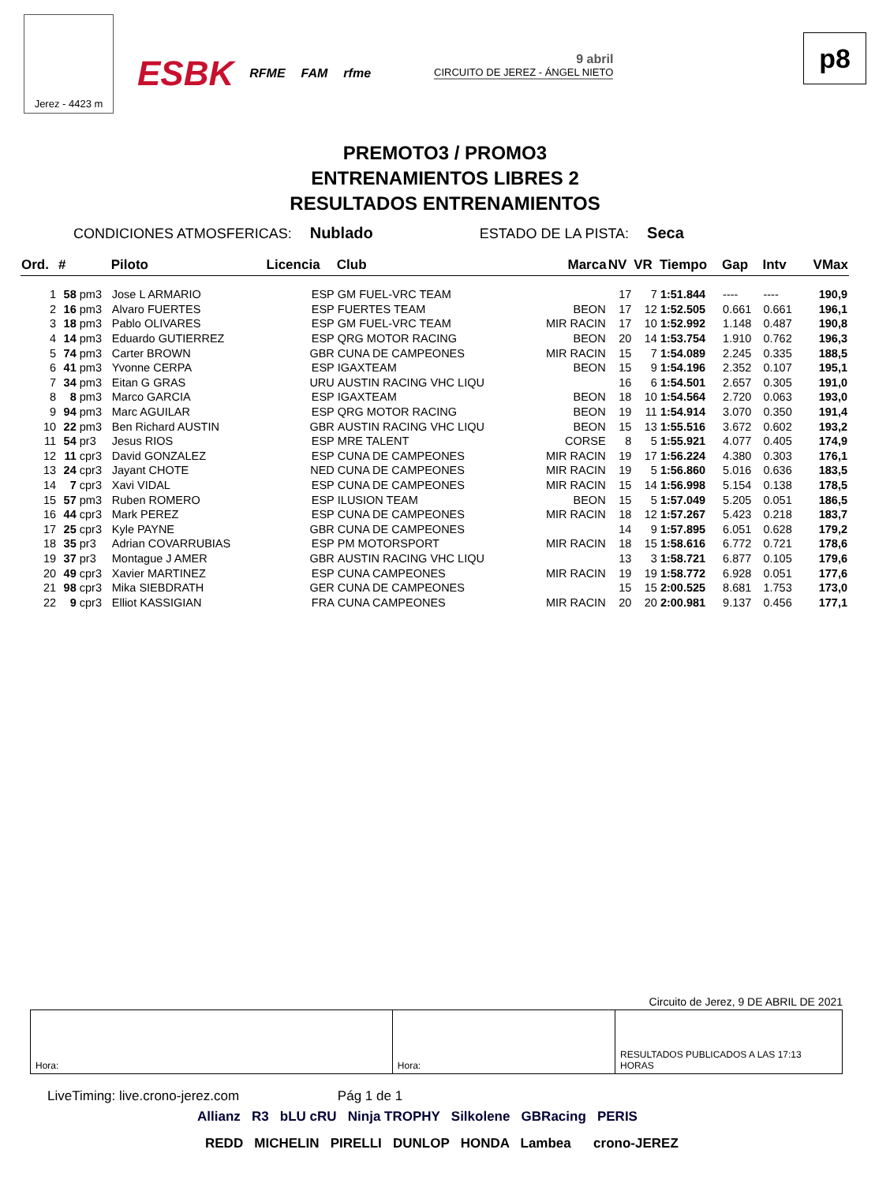Jerez - 4423 m
ESBK RFME FAM rfme 9 abril
CIRCUITO DE JEREZ - ÁNGEL NIETO
p8
PREMOTO3 / PROMO3
ENTRENAMIENTOS LIBRES 2
RESULTADOS ENTRENAMIENTOS
CONDICIONES ATMOSFERICAS: Nublado
ESTADO DE LA PISTA: Seca
| Ord. | # | | Piloto | Licencia | Club | Marca | NV | VR | Tiempo | Gap | Intv | VMax |
| --- | --- | --- | --- | --- | --- | --- | --- | --- | --- | --- | --- | --- |
| 1 | 58 | pm3 | Jose L ARMARIO | ESP | GM FUEL-VRC TEAM | | 17 | 7 | 1:51.844 | ---- | ---- | 190,9 |
| 2 | 16 | pm3 | Alvaro FUERTES | ESP | FUERTES TEAM | BEON | 17 | 12 | 1:52.505 | 0.661 | 0.661 | 196,1 |
| 3 | 18 | pm3 | Pablo OLIVARES | ESP | GM FUEL-VRC TEAM | MIR RACIN | 17 | 10 | 1:52.992 | 1.148 | 0.487 | 190,8 |
| 4 | 14 | pm3 | Eduardo GUTIERREZ | ESP | QRG MOTOR RACING | BEON | 20 | 14 | 1:53.754 | 1.910 | 0.762 | 196,3 |
| 5 | 74 | pm3 | Carter BROWN | GBR | CUNA DE CAMPEONES | MIR RACIN | 15 | 7 | 1:54.089 | 2.245 | 0.335 | 188,5 |
| 6 | 41 | pm3 | Yvonne CERPA | ESP | IGAXTEAM | BEON | 15 | 9 | 1:54.196 | 2.352 | 0.107 | 195,1 |
| 7 | 34 | pm3 | Eitan G GRAS | URU | AUSTIN RACING VHC LIQU | | 16 | 6 | 1:54.501 | 2.657 | 0.305 | 191,0 |
| 8 | 8 | pm3 | Marco GARCIA | ESP | IGAXTEAM | BEON | 18 | 10 | 1:54.564 | 2.720 | 0.063 | 193,0 |
| 9 | 94 | pm3 | Marc AGUILAR | ESP | QRG MOTOR RACING | BEON | 19 | 11 | 1:54.914 | 3.070 | 0.350 | 191,4 |
| 10 | 22 | pm3 | Ben Richard AUSTIN | GBR | AUSTIN RACING VHC LIQU | BEON | 15 | 13 | 1:55.516 | 3.672 | 0.602 | 193,2 |
| 11 | 54 | pr3 | Jesus RIOS | ESP | MRE TALENT | CORSE | 8 | 5 | 1:55.921 | 4.077 | 0.405 | 174,9 |
| 12 | 11 | cpr3 | David GONZALEZ | ESP | CUNA DE CAMPEONES | MIR RACIN | 19 | 17 | 1:56.224 | 4.380 | 0.303 | 176,1 |
| 13 | 24 | cpr3 | Jayant CHOTE | NED | CUNA DE CAMPEONES | MIR RACIN | 19 | 5 | 1:56.860 | 5.016 | 0.636 | 183,5 |
| 14 | 7 | cpr3 | Xavi VIDAL | ESP | CUNA DE CAMPEONES | MIR RACIN | 15 | 14 | 1:56.998 | 5.154 | 0.138 | 178,5 |
| 15 | 57 | pm3 | Ruben ROMERO | ESP | ILUSION TEAM | BEON | 15 | 5 | 1:57.049 | 5.205 | 0.051 | 186,5 |
| 16 | 44 | cpr3 | Mark PEREZ | ESP | CUNA DE CAMPEONES | MIR RACIN | 18 | 12 | 1:57.267 | 5.423 | 0.218 | 183,7 |
| 17 | 25 | cpr3 | Kyle PAYNE | GBR | CUNA DE CAMPEONES | | 14 | 9 | 1:57.895 | 6.051 | 0.628 | 179,2 |
| 18 | 35 | pr3 | Adrian COVARRUBIAS | ESP | PM MOTORSPORT | MIR RACIN | 18 | 15 | 1:58.616 | 6.772 | 0.721 | 178,6 |
| 19 | 37 | pr3 | Montague J AMER | GBR | AUSTIN RACING VHC LIQU | | 13 | 3 | 1:58.721 | 6.877 | 0.105 | 179,6 |
| 20 | 49 | cpr3 | Xavier MARTINEZ | ESP | CUNA CAMPEONES | MIR RACIN | 19 | 19 | 1:58.772 | 6.928 | 0.051 | 177,6 |
| 21 | 98 | cpr3 | Mika SIEBDRATH | GER | CUNA DE CAMPEONES | | 15 | 15 | 2:00.525 | 8.681 | 1.753 | 173,0 |
| 22 | 9 | cpr3 | Elliot KASSIGIAN | FRA | CUNA CAMPEONES | MIR RACIN | 20 | 20 | 2:00.981 | 9.137 | 0.456 | 177,1 |
Circuito de Jerez, 9 DE ABRIL DE 2021
Hora: Hora: RESULTADOS PUBLICADOS A LAS 17:13 HORAS
LiveTiming: live.crono-jerez.com Pág 1 de 1
Allianz R3 bLU cRU Ninja TROPHY Silkolene GBRacing PERIS
REDD MICHELIN PIRELLI DUNLOP HONDA Lambea crono-JEREZ